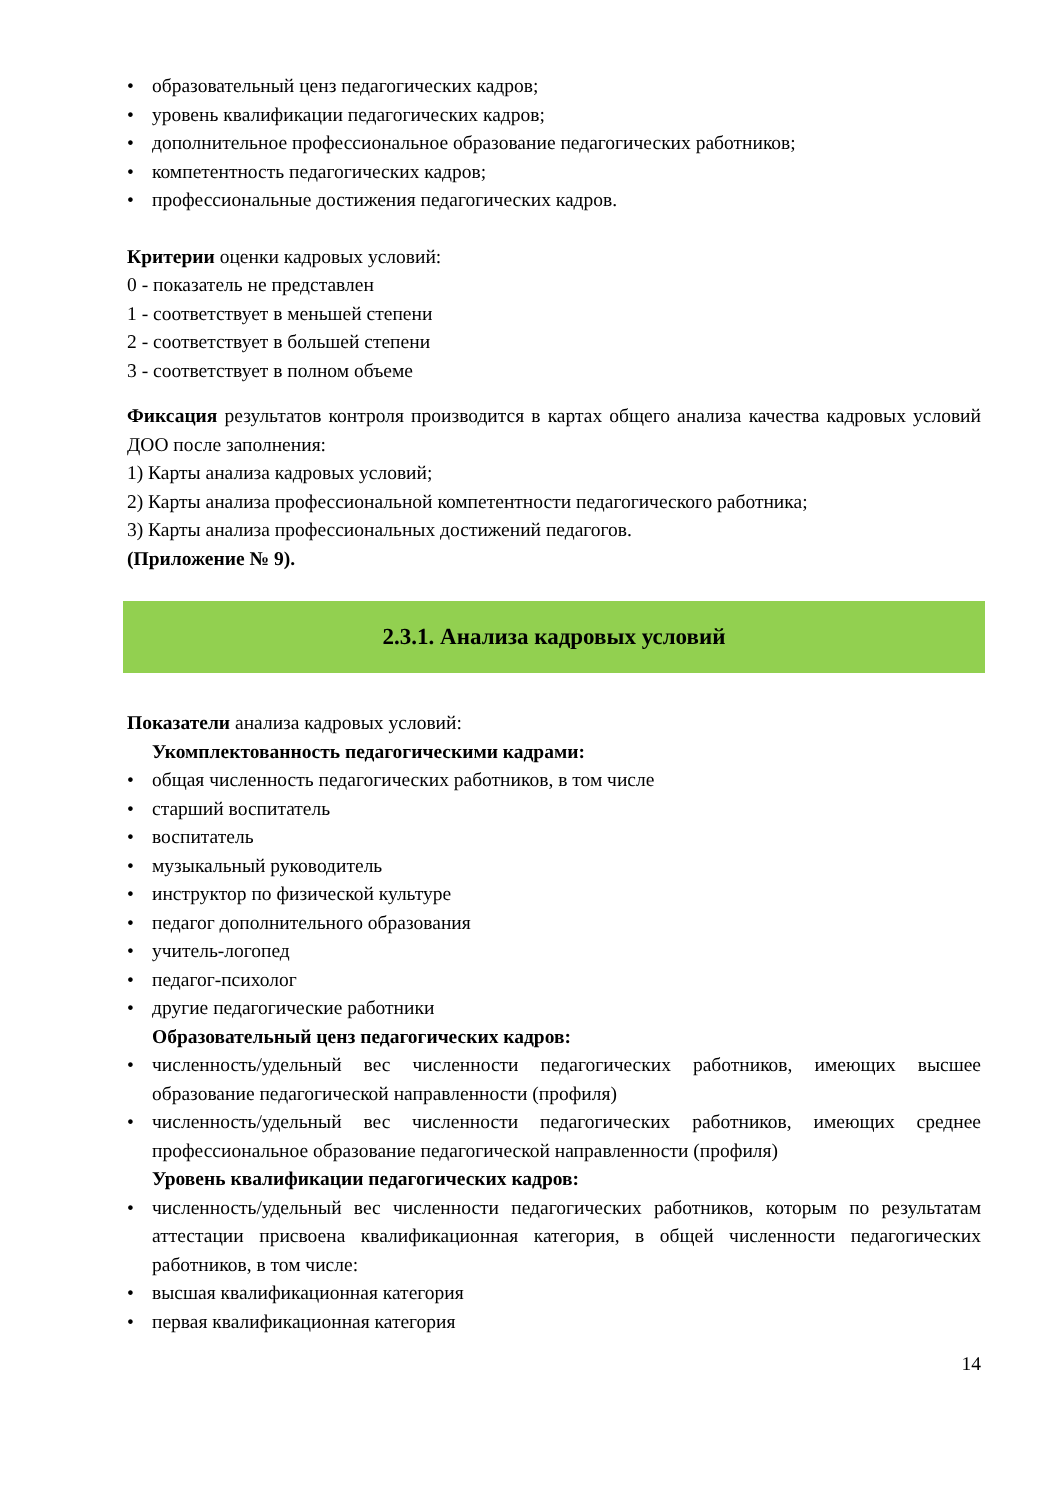• образовательный ценз педагогических кадров;
• уровень квалификации педагогических кадров;
• дополнительное профессиональное образование педагогических работников;
• компетентность педагогических кадров;
• профессиональные достижения педагогических кадров.
Критерии оценки кадровых условий:
0 - показатель не представлен
1 - соответствует в меньшей степени
2 - соответствует в большей степени
3 - соответствует в полном объеме
Фиксация результатов контроля производится в картах общего анализа качества кадровых условий ДОО после заполнения:
1) Карты анализа кадровых условий;
2) Карты анализа профессиональной компетентности педагогического работника;
3) Карты анализа профессиональных достижений педагогов.
(Приложение № 9).
2.3.1. Анализа кадровых условий
Показатели анализа кадровых условий:
Укомплектованность педагогическими кадрами:
• общая численность педагогических работников, в том числе
• старший воспитатель
• воспитатель
• музыкальный руководитель
• инструктор по физической культуре
• педагог дополнительного образования
• учитель-логопед
• педагог-психолог
• другие педагогические работники
Образовательный ценз педагогических кадров:
• численность/удельный вес численности педагогических работников, имеющих высшее образование педагогической направленности (профиля)
• численность/удельный вес численности педагогических работников, имеющих среднее профессиональное образование педагогической направленности (профиля)
Уровень квалификации педагогических кадров:
• численность/удельный вес численности педагогических работников, которым по результатам аттестации присвоена квалификационная категория, в общей численности педагогических работников, в том числе:
• высшая квалификационная категория
• первая квалификационная категория
14